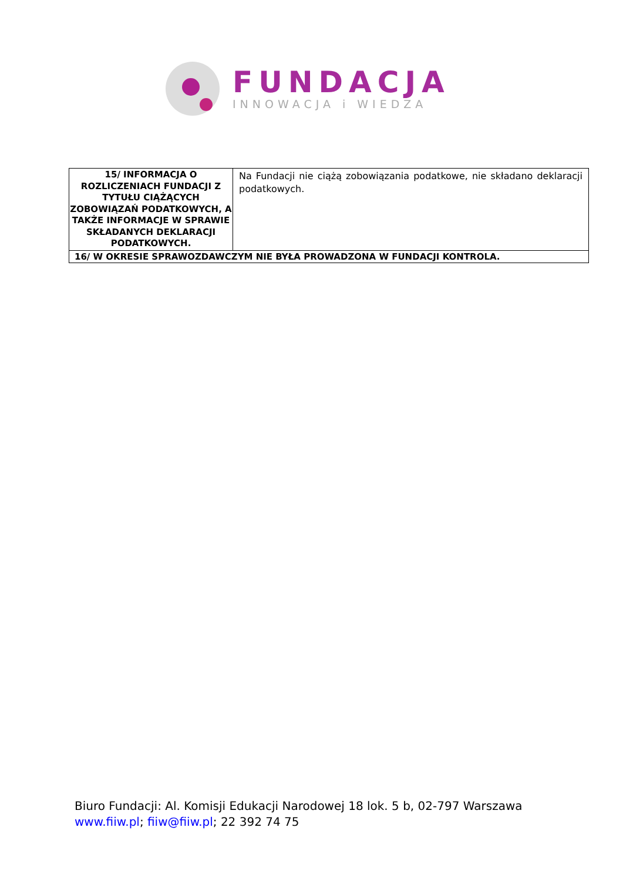FUNDACJA
INNOWACJA i WIEDZA
| 15/ INFORMACJA O ROZLICZENIACH FUNDACJI Z TYTUŁU CIĄŻĄCYCH ZOBOWIĄZAŃ PODATKOWYCH, A TAKŻE INFORMACJE W SPRAWIE SKŁADANYCH DEKLARACJI PODATKOWYCH. | Na Fundacji nie ciążą zobowiązania podatkowe, nie składano deklaracji podatkowych. |
| 16/ W OKRESIE SPRAWOZDAWCZYM NIE BYŁA PROWADZONA W FUNDACJI KONTROLA. | |
Biuro Fundacji: Al. Komisji Edukacji Narodowej 18 lok. 5 b, 02-797 Warszawa
www.fiiw.pl; fiiw@fiiw.pl; 22 392 74 75